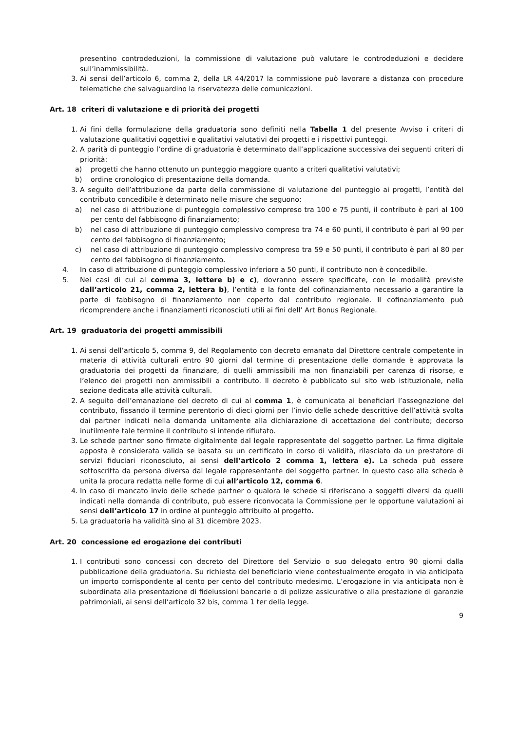presentino controdeduzioni, la commissione di valutazione può valutare le controdeduzioni e decidere sull’inammissibilità.
3. Ai sensi dell’articolo 6, comma 2, della LR 44/2017 la commissione può lavorare a distanza con procedure telematiche che salvaguardino la riservatezza delle comunicazioni.
Art. 18 criteri di valutazione e di priorità dei progetti
1. Ai fini della formulazione della graduatoria sono definiti nella Tabella 1 del presente Avviso i criteri di valutazione qualitativi oggettivi e qualitativi valutativi dei progetti e i rispettivi punteggi.
2. A parità di punteggio l’ordine di graduatoria è determinato dall’applicazione successiva dei seguenti criteri di priorità:
a) progetti che hanno ottenuto un punteggio maggiore quanto a criteri qualitativi valutativi;
b) ordine cronologico di presentazione della domanda.
3. A seguito dell’attribuzione da parte della commissione di valutazione del punteggio ai progetti, l’entità del contributo concedibile è determinato nelle misure che seguono:
a) nel caso di attribuzione di punteggio complessivo compreso tra 100 e 75 punti, il contributo è pari al 100 per cento del fabbisogno di finanziamento;
b) nel caso di attribuzione di punteggio complessivo compreso tra 74 e 60 punti, il contributo è pari al 90 per cento del fabbisogno di finanziamento;
c) nel caso di attribuzione di punteggio complessivo compreso tra 59 e 50 punti, il contributo è pari al 80 per cento del fabbisogno di finanziamento.
4. In caso di attribuzione di punteggio complessivo inferiore a 50 punti, il contributo non è concedibile.
5. Nei casi di cui al comma 3, lettere b) e c), dovranno essere specificate, con le modalità previste dall’articolo 21, comma 2, lettera b), l’entità e la fonte del cofinanziamento necessario a garantire la parte di fabbisogno di finanziamento non coperto dal contributo regionale. Il cofinanziamento può ricomprendere anche i finanziamenti riconosciuti utili ai fini dell’ Art Bonus Regionale.
Art. 19 graduatoria dei progetti ammissibili
1. Ai sensi dell’articolo 5, comma 9, del Regolamento con decreto emanato dal Direttore centrale competente in materia di attività culturali entro 90 giorni dal termine di presentazione delle domande è approvata la graduatoria dei progetti da finanziare, di quelli ammissibili ma non finanziabili per carenza di risorse, e l’elenco dei progetti non ammissibili a contributo. Il decreto è pubblicato sul sito web istituzionale, nella sezione dedicata alle attività culturali.
2. A seguito dell’emanazione del decreto di cui al comma 1, è comunicata ai beneficiari l’assegnazione del contributo, fissando il termine perentorio di dieci giorni per l’invio delle schede descrittive dell’attività svolta dai partner indicati nella domanda unitamente alla dichiarazione di accettazione del contributo; decorso inutilmente tale termine il contributo si intende rifiutato.
3. Le schede partner sono firmate digitalmente dal legale rappresentate del soggetto partner. La firma digitale apposta è considerata valida se basata su un certificato in corso di validità, rilasciato da un prestatore di servizi fiduciari riconosciuto, ai sensi dell’articolo 2 comma 1, lettera e). La scheda può essere sottoscritta da persona diversa dal legale rappresentante del soggetto partner. In questo caso alla scheda è unita la procura redatta nelle forme di cui all’articolo 12, comma 6.
4. In caso di mancato invio delle schede partner o qualora le schede si riferiscano a soggetti diversi da quelli indicati nella domanda di contributo, può essere riconvocata la Commissione per le opportune valutazioni ai sensi dell’articolo 17 in ordine al punteggio attribuito al progetto.
5. La graduatoria ha validità sino al 31 dicembre 2023.
Art. 20 concessione ed erogazione dei contributi
1. I contributi sono concessi con decreto del Direttore del Servizio o suo delegato entro 90 giorni dalla pubblicazione della graduatoria. Su richiesta del beneficiario viene contestualmente erogato in via anticipata un importo corrispondente al cento per cento del contributo medesimo. L’erogazione in via anticipata non è subordinata alla presentazione di fideiussioni bancarie o di polizze assicurative o alla prestazione di garanzie patrimoniali, ai sensi dell’articolo 32 bis, comma 1 ter della legge.
9